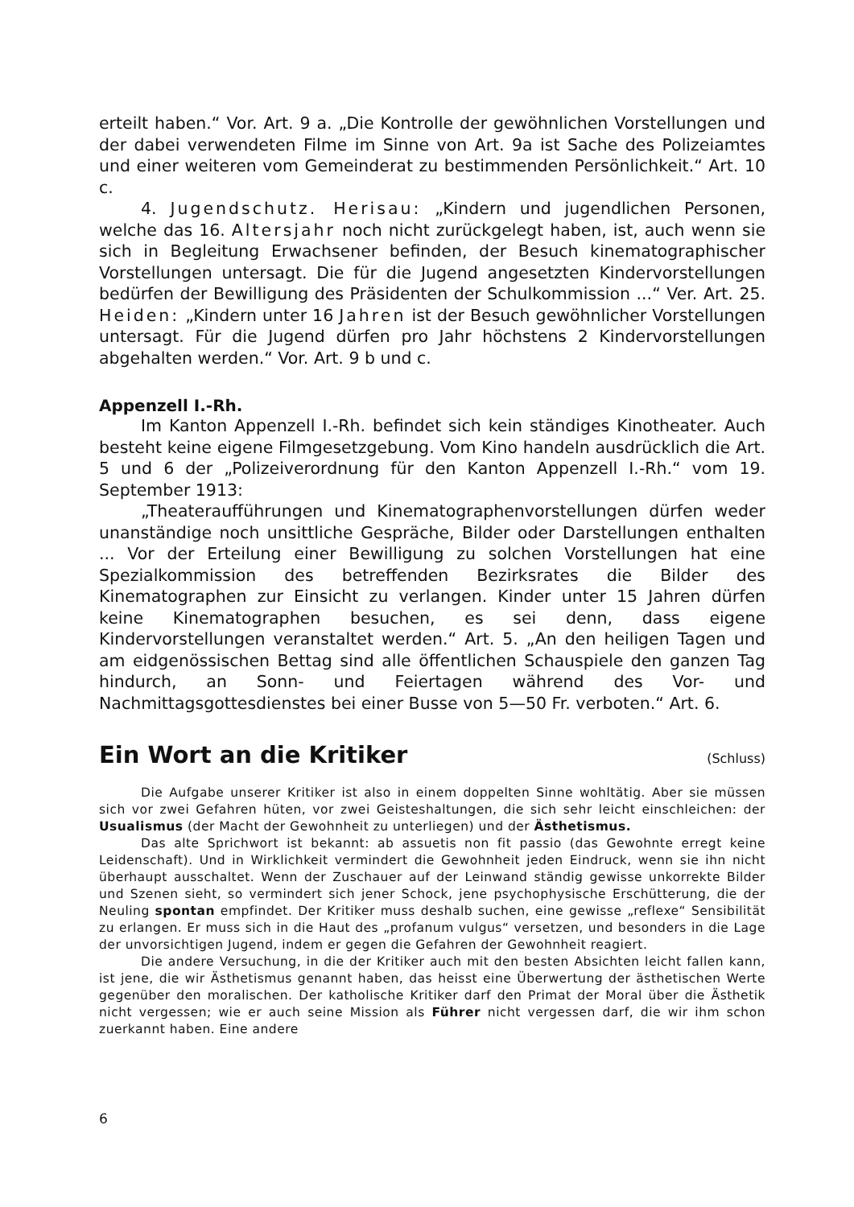erteilt haben.“ Vor. Art. 9 a. „Die Kontrolle der gewöhnlichen Vorstellungen und der dabei verwendeten Filme im Sinne von Art. 9a ist Sache des Polizeiamtes und einer weiteren vom Gemeinderat zu bestimmenden Persönlichkeit.“ Art. 10 c.
4. Jugendschutz. Herisau: „Kindern und jugendlichen Personen, welche das 16. Altersjahr noch nicht zurückgelegt haben, ist, auch wenn sie sich in Begleitung Erwachsener befinden, der Besuch kinematographischer Vorstellungen untersagt. Die für die Jugend angesetzten Kindervorstellungen bedürfen der Bewilligung des Präsidenten der Schulkommission ...“ Ver. Art. 25. Heiden: „Kindern unter 16 Jahren ist der Besuch gewöhnlicher Vorstellungen untersagt. Für die Jugend dürfen pro Jahr höchstens 2 Kindervorstellungen abgehalten werden.“ Vor. Art. 9 b und c.
Appenzell I.-Rh.
Im Kanton Appenzell I.-Rh. befindet sich kein ständiges Kinotheater. Auch besteht keine eigene Filmgesetzgebung. Vom Kino handeln ausdrücklich die Art. 5 und 6 der „Polizeiverordnung für den Kanton Appenzell I.-Rh.“ vom 19. September 1913:
„Theateraufführungen und Kinematographenvorstellungen dürfen weder unanständige noch unsittliche Gespräche, Bilder oder Darstellungen enthalten ... Vor der Erteilung einer Bewilligung zu solchen Vorstellungen hat eine Spezialkommission des betreffenden Bezirksrates die Bilder des Kinematographen zur Einsicht zu verlangen. Kinder unter 15 Jahren dürfen keine Kinematographen besuchen, es sei denn, dass eigene Kindervorstellungen veranstaltet werden.“ Art. 5. „An den heiligen Tagen und am eidgenössischen Bettag sind alle öffentlichen Schauspiele den ganzen Tag hindurch, an Sonn- und Feiertagen während des Vor- und Nachmittagsgottesdienstes bei einer Busse von 5—50 Fr. verboten.“ Art. 6.
Ein Wort an die Kritiker (Schluss)
Die Aufgabe unserer Kritiker ist also in einem doppelten Sinne wohltätig. Aber sie müssen sich vor zwei Gefahren hüten, vor zwei Geisteshaltungen, die sich sehr leicht einschleichen: der Usualismus (der Macht der Gewohnheit zu unterliegen) und der Ästhetismus.
Das alte Sprichwort ist bekannt: ab assuetis non fit passio (das Gewohnte erregt keine Leidenschaft). Und in Wirklichkeit vermindert die Gewohnheit jeden Eindruck, wenn sie ihn nicht überhaupt ausschaltet. Wenn der Zuschauer auf der Leinwand ständig gewisse unkorrekte Bilder und Szenen sieht, so vermindert sich jener Schock, jene psychophysische Erschütterung, die der Neuling spontan empfindet. Der Kritiker muss deshalb suchen, eine gewisse „reflexe“ Sensibilität zu erlangen. Er muss sich in die Haut des „profanum vulgus“ versetzen, und besonders in die Lage der unvorsichtigen Jugend, indem er gegen die Gefahren der Gewohnheit reagiert.
Die andere Versuchung, in die der Kritiker auch mit den besten Absichten leicht fallen kann, ist jene, die wir Ästhetismus genannt haben, das heisst eine Überwertung der ästhetischen Werte gegenüber den moralischen. Der katholische Kritiker darf den Primat der Moral über die Ästhetik nicht vergessen; wie er auch seine Mission als Führer nicht vergessen darf, die wir ihm schon zuerkannt haben. Eine andere
6